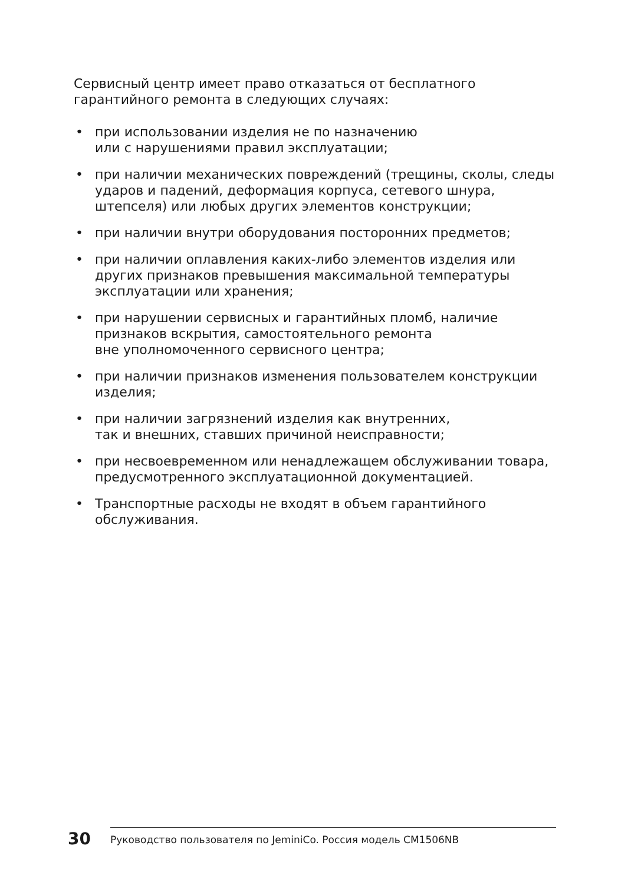Сервисный центр имеет право отказаться от бесплатного гарантийного ремонта в следующих случаях:
• при использовании изделия не по назначению
или с нарушениями правил эксплуатации;
• при наличии механических повреждений (трещины, сколы, следы ударов и падений, деформация корпуса, сетевого шнура, штепселя) или любых других элементов конструкции;
• при наличии внутри оборудования посторонних предметов;
• при наличии оплавления каких-либо элементов изделия или других признаков превышения максимальной температуры эксплуатации или хранения;
• при нарушении сервисных и гарантийных пломб, наличие признаков вскрытия, самостоятельного ремонта
вне уполномоченного сервисного центра;
• при наличии признаков изменения пользователем конструкции изделия;
• при наличии загрязнений изделия как внутренних,
так и внешних, ставших причиной неисправности;
• при несвоевременном или ненадлежащем обслуживании товара, предусмотренного эксплуатационной документацией.
• Транспортные расходы не входят в объем гарантийного обслуживания.
30
Руководство пользователя по JeminiCo. Россия модель CM1506NB